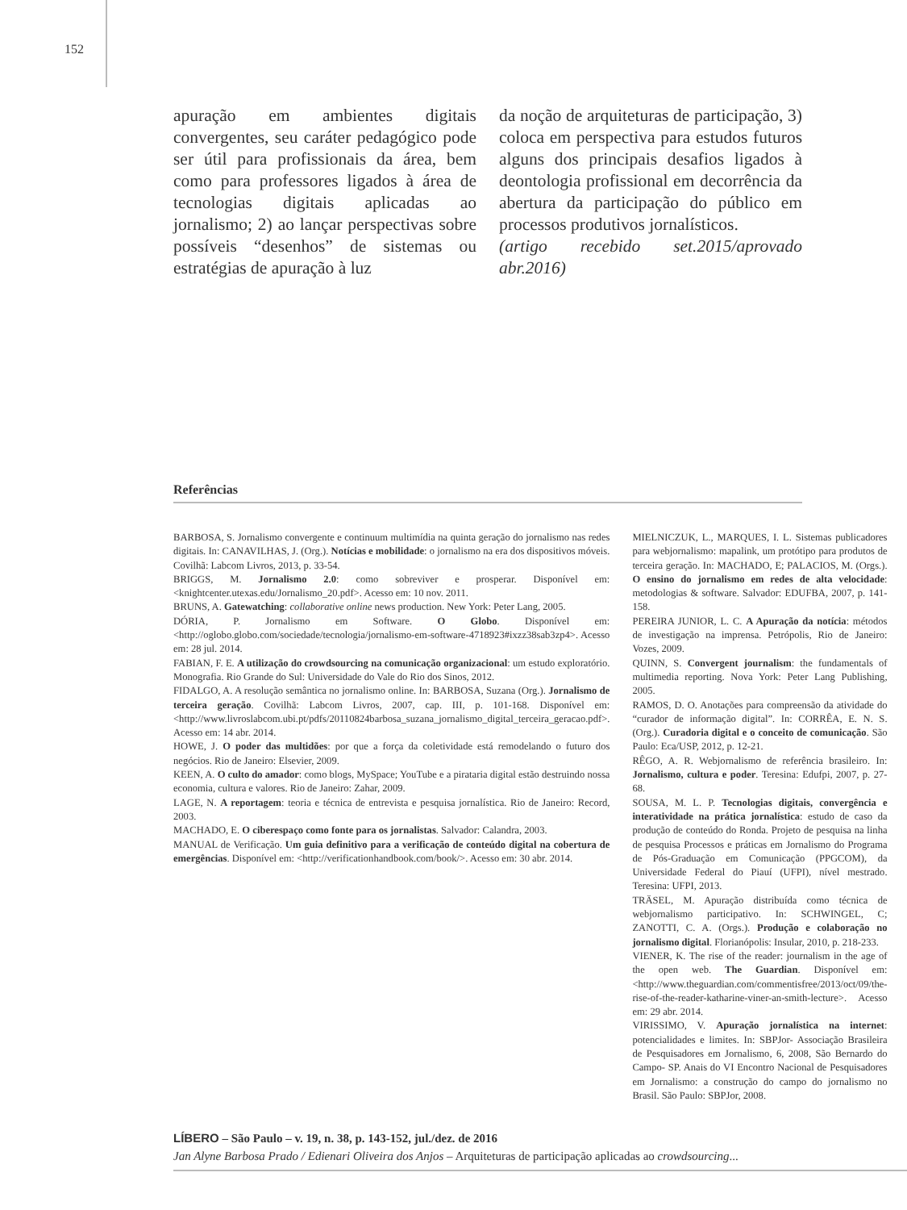152
apuração em ambientes digitais convergentes, seu caráter pedagógico pode ser útil para profissionais da área, bem como para professores ligados à área de tecnologias digitais aplicadas ao jornalismo; 2) ao lançar perspectivas sobre possíveis “desenhos” de sistemas ou estratégias de apuração à luz
da noção de arquiteturas de participação, 3) coloca em perspectiva para estudos futuros alguns dos principais desafios ligados à deontologia profissional em decorrência da abertura da participação do público em processos produtivos jornalísticos.
(artigo recebido set.2015/aprovado abr.2016)
Referências
BARBOSA, S. Jornalismo convergente e continuum multimídia na quinta geração do jornalismo nas redes digitais. In: CANAVILHAS, J. (Org.). Notícias e mobilidade: o jornalismo na era dos dispositivos móveis. Covilhã: Labcom Livros, 2013, p. 33-54.
BRIGGS, M. Jornalismo 2.0: como sobreviver e prosperar. Disponível em: <knightcenter.utexas.edu/Jornalismo_20.pdf>. Acesso em: 10 nov. 2011.
BRUNS, A. Gatewatching: collaborative online news production. New York: Peter Lang, 2005.
DÓRIA, P. Jornalismo em Software. O Globo. Disponível em: <http://oglobo.globo.com/sociedade/tecnologia/jornalismo-em-software-4718923#ixzz38sab3zp4>. Acesso em: 28 jul. 2014.
FABIAN, F. E. A utilização do crowdsourcing na comunicação organizacional: um estudo exploratório. Monografia. Rio Grande do Sul: Universidade do Vale do Rio dos Sinos, 2012.
FIDALGO, A. A resolução semântica no jornalismo online. In: BARBOSA, Suzana (Org.). Jornalismo de terceira geração. Covilhã: Labcom Livros, 2007, cap. III, p. 101-168. Disponível em: <http://www.livroslabcom.ubi.pt/pdfs/20110824barbosa_suzana_jornalismo_digital_terceira_geracao.pdf>. Acesso em: 14 abr. 2014.
HOWE, J. O poder das multidões: por que a força da coletividade está remodelando o futuro dos negócios. Rio de Janeiro: Elsevier, 2009.
KEEN, A. O culto do amador: como blogs, MySpace; YouTube e a pirataria digital estão destruindo nossa economia, cultura e valores. Rio de Janeiro: Zahar, 2009.
LAGE, N. A reportagem: teoria e técnica de entrevista e pesquisa jornalística. Rio de Janeiro: Record, 2003.
MACHADO, E. O ciberespaço como fonte para os jornalistas. Salvador: Calandra, 2003.
MANUAL de Verificação. Um guia definitivo para a verificação de conteúdo digital na cobertura de emergências. Disponível em: <http://verificationhandbook.com/book/>. Acesso em: 30 abr. 2014.
MIELNICZUK, L., MARQUES, I. L. Sistemas publicadores para webjornalismo: mapalink, um protótipo para produtos de terceira geração. In: MACHADO, E; PALACIOS, M. (Orgs.). O ensino do jornalismo em redes de alta velocidade: metodologias & software. Salvador: EDUFBA, 2007, p. 141-158.
PEREIRA JUNIOR, L. C. A Apuração da notícia: métodos de investigação na imprensa. Petrópolis, Rio de Janeiro: Vozes, 2009.
QUINN, S. Convergent journalism: the fundamentals of multimedia reporting. Nova York: Peter Lang Publishing, 2005.
RAMOS, D. O. Anotações para compreensão da atividade do “curador de informação digital”. In: CORRÊA, E. N. S. (Org.). Curadoria digital e o conceito de comunicação. São Paulo: Eca/USP, 2012, p. 12-21.
RÊGO, A. R. Webjornalismo de referência brasileiro. In: Jornalismo, cultura e poder. Teresina: Edufpi, 2007, p. 27-68.
SOUSA, M. L. P. Tecnologias digitais, convergência e interatividade na prática jornalística: estudo de caso da produção de conteúdo do Ronda. Projeto de pesquisa na linha de pesquisa Processos e práticas em Jornalismo do Programa de Pós-Graduação em Comunicação (PPGCOM), da Universidade Federal do Piauí (UFPI), nível mestrado. Teresina: UFPI, 2013.
TRÄSEL, M. Apuração distribuída como técnica de webjornalismo participativo. In: SCHWINGEL, C; ZANOTTI, C. A. (Orgs.). Produção e colaboração no jornalismo digital. Florianópolis: Insular, 2010, p. 218-233.
VIENER, K. The rise of the reader: journalism in the age of the open web. The Guardian. Disponível em: <http://www.theguardian.com/commentisfree/2013/oct/09/the-rise-of-the-reader-katharine-viner-an-smith-lecture>. Acesso em: 29 abr. 2014.
VIRISSIMO, V. Apuração jornalística na internet: potencialidades e limites. In: SBPJor- Associação Brasileira de Pesquisadores em Jornalismo, 6, 2008, São Bernardo do Campo- SP. Anais do VI Encontro Nacional de Pesquisadores em Jornalismo: a construção do campo do jornalismo no Brasil. São Paulo: SBPJor, 2008.
LÍBERO – São Paulo – v. 19, n. 38, p. 143-152, jul./dez. de 2016
Jan Alyne Barbosa Prado / Edienari Oliveira dos Anjos – Arquiteturas de participação aplicadas ao crowdsourcing...